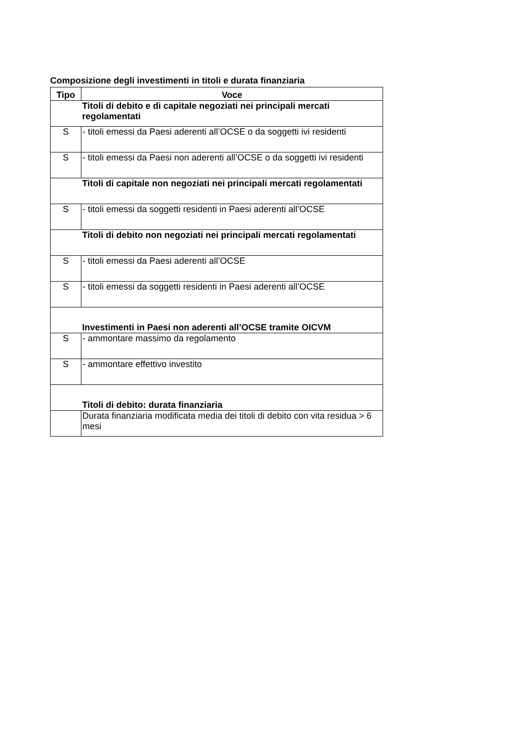Composizione degli investimenti in titoli e durata finanziaria
| Tipo | Voce |
| --- | --- |
| | Titoli di debito e di capitale negoziati nei principali mercati regolamentati |
| S | - titoli emessi da Paesi aderenti all’OCSE o da soggetti ivi residenti |
| S | - titoli emessi da Paesi non aderenti all’OCSE o da soggetti ivi residenti |
| | Titoli di capitale non negoziati nei principali mercati regolamentati |
| S | - titoli emessi da soggetti residenti in Paesi aderenti all’OCSE |
| | Titoli di debito non negoziati nei principali mercati regolamentati |
| S | - titoli emessi da Paesi aderenti all’OCSE |
| S | - titoli emessi da soggetti residenti in Paesi aderenti all’OCSE |
| | Investimenti in Paesi non aderenti all’OCSE tramite OICVM |
| S | - ammontare massimo da regolamento |
| S | - ammontare effettivo investito |
| | Titoli di debito: durata finanziaria |
| | Durata finanziaria modificata media dei titoli di debito con vita residua > 6 mesi |